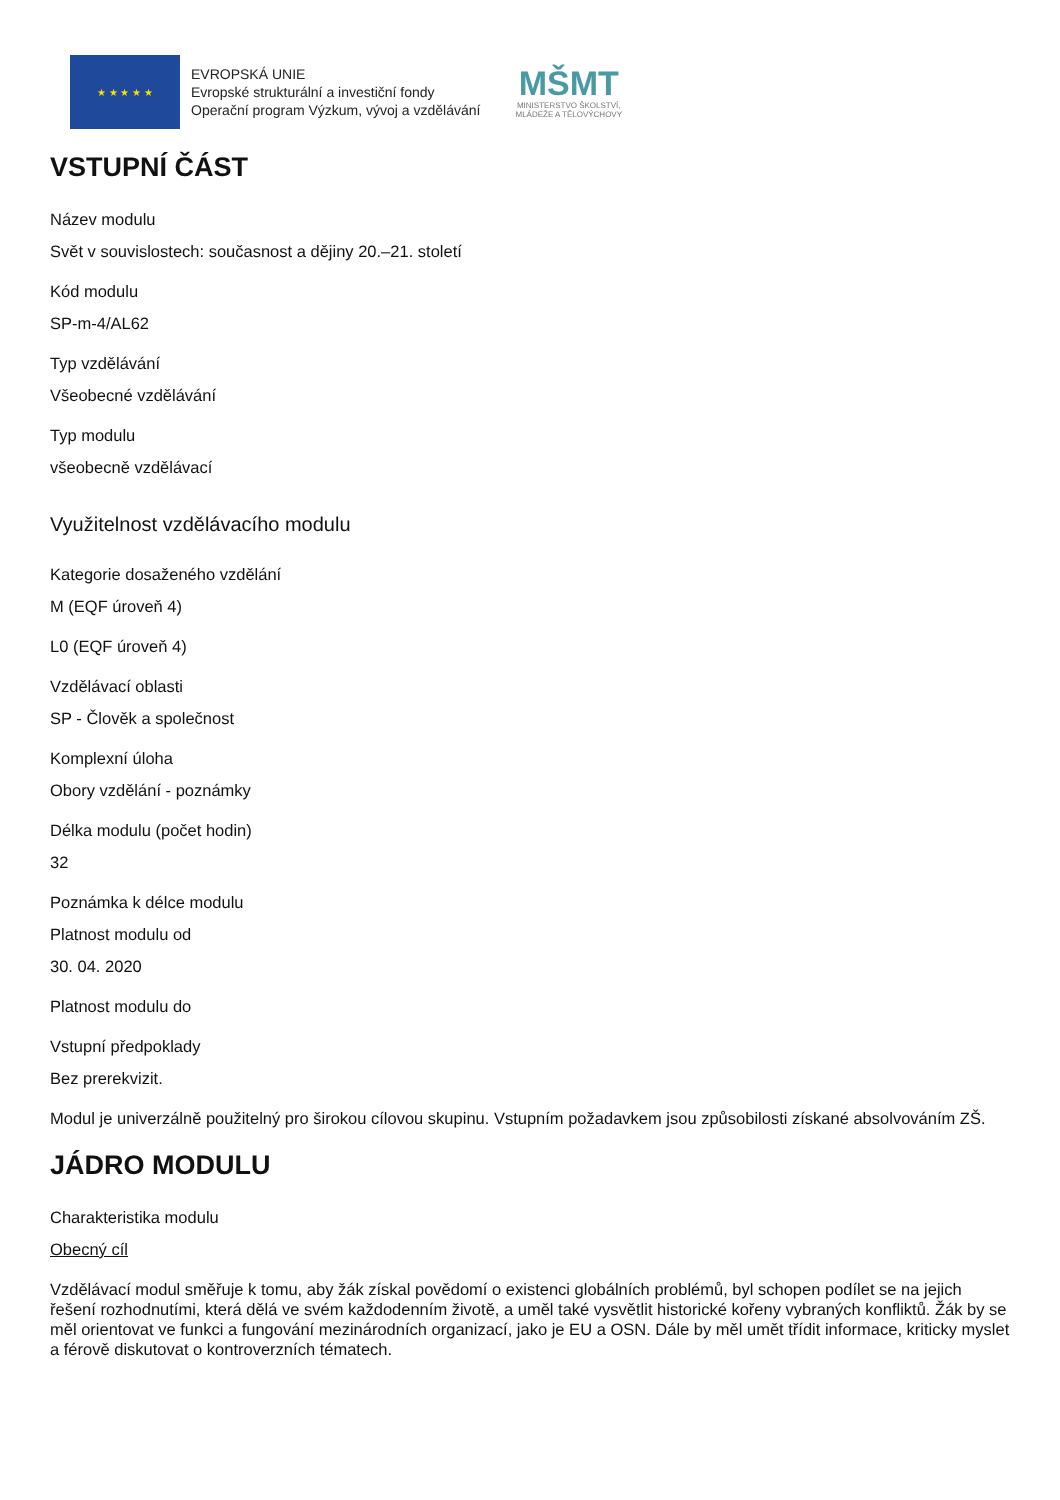★ ★ ★ ★ ★
EVROPSKÁ UNIE
Evropské strukturální a investiční fondy
Operační program Výzkum, vývoj a vzdělávání
MŠMT
MINISTERSTVO ŠKOLSTVÍ,
MLÁDEŽE A TĚLOVÝCHOVY
VSTUPNÍ ČÁST
Název modulu
Svět v souvislostech: současnost a dějiny 20.–21. století
Kód modulu
SP-m-4/AL62
Typ vzdělávání
Všeobecné vzdělávání
Typ modulu
všeobecně vzdělávací
Využitelnost vzdělávacího modulu
Kategorie dosaženého vzdělání
M (EQF úroveň 4)
L0 (EQF úroveň 4)
Vzdělávací oblasti
SP - Člověk a společnost
Komplexní úloha
Obory vzdělání - poznámky
Délka modulu (počet hodin)
32
Poznámka k délce modulu
Platnost modulu od
30. 04. 2020
Platnost modulu do
Vstupní předpoklady
Bez prerekvizit.
Modul je univerzálně použitelný pro širokou cílovou skupinu. Vstupním požadavkem jsou způsobilosti získané absolvováním ZŠ.
JÁDRO MODULU
Charakteristika modulu
Obecný cíl
Vzdělávací modul směřuje k tomu, aby žák získal povědomí o existenci globálních problémů, byl schopen podílet se na jejich řešení rozhodnutími, která dělá ve svém každodenním životě, a uměl také vysvětlit historické kořeny vybraných konfliktů. Žák by se měl orientovat ve funkci a fungování mezinárodních organizací, jako je EU a OSN. Dále by měl umět třídit informace, kriticky myslet a férově diskutovat o kontroverzních tématech.